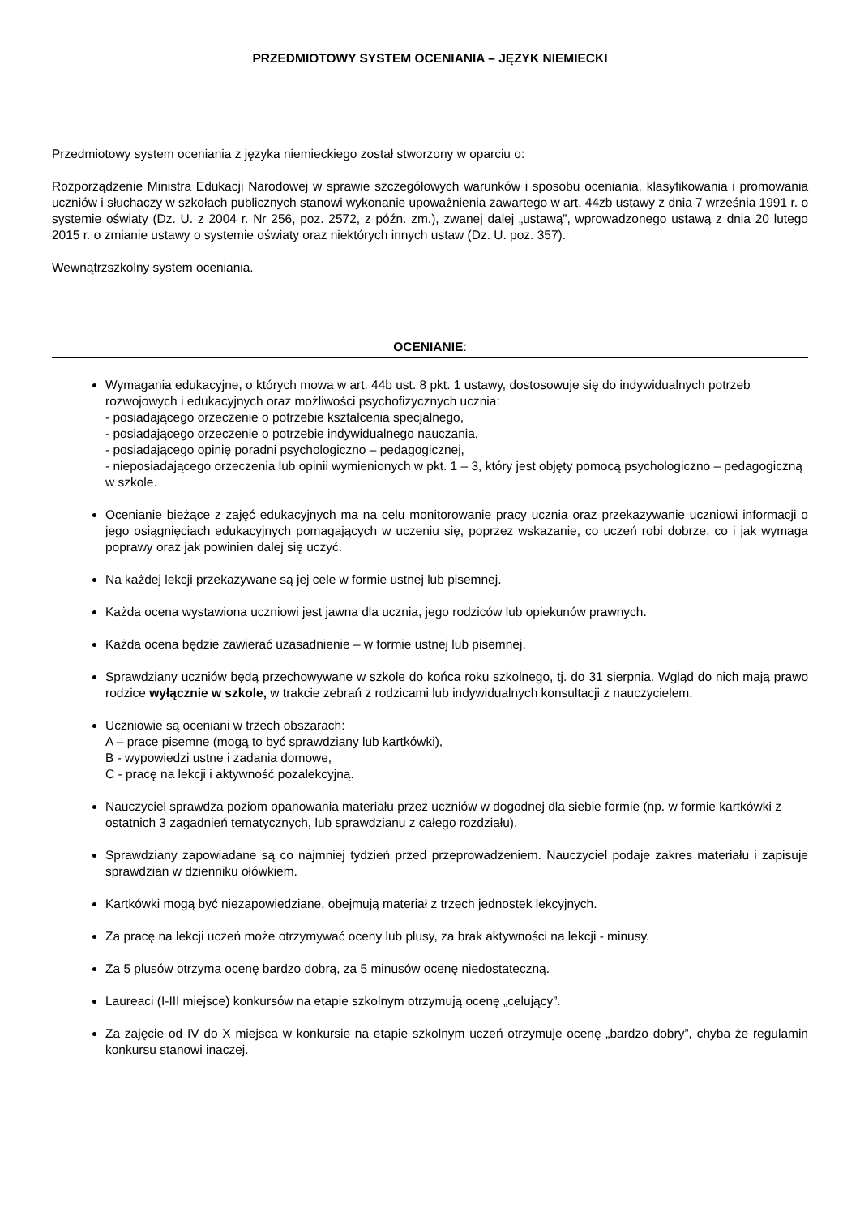PRZEDMIOTOWY SYSTEM OCENIANIA – JĘZYK NIEMIECKI
Przedmiotowy system oceniania z języka niemieckiego został stworzony w oparciu o:
Rozporządzenie Ministra Edukacji Narodowej w sprawie szczegółowych warunków i sposobu oceniania, klasyfikowania i promowania uczniów i słuchaczy w szkołach publicznych stanowi wykonanie upoważnienia zawartego w art. 44zb ustawy z dnia 7 września 1991 r. o systemie oświaty (Dz. U. z 2004 r. Nr 256, poz. 2572, z późn. zm.), zwanej dalej „ustawą”, wprowadzonego ustawą z dnia 20 lutego 2015 r. o zmianie ustawy o systemie oświaty oraz niektórych innych ustaw (Dz. U. poz. 357).
Wewnątrzszkolny system oceniania.
OCENIANIE:
Wymagania edukacyjne, o których mowa w art. 44b ust. 8 pkt. 1 ustawy, dostosowuje się do indywidualnych potrzeb rozwojowych i edukacyjnych oraz możliwości psychofizycznych ucznia:
- posiadającego orzeczenie o potrzebie kształcenia specjalnego,
- posiadającego orzeczenie o potrzebie indywidualnego nauczania,
- posiadającego opinię poradni psychologiczno – pedagogicznej,
- nieposiadającego orzeczenia lub opinii wymienionych w pkt. 1 – 3, który jest objęty pomocą psychologiczno – pedagogiczną w szkole.
Ocenianie bieżące z zajęć edukacyjnych ma na celu monitorowanie pracy ucznia oraz przekazywanie uczniowi informacji o jego osiągnięciach edukacyjnych pomagających w uczeniu się, poprzez wskazanie, co uczeń robi dobrze, co i jak wymaga poprawy oraz jak powinien dalej się uczyć.
Na każdej lekcji przekazywane są jej cele w formie ustnej lub pisemnej.
Każda ocena wystawiona uczniowi jest jawna dla ucznia, jego rodziców lub opiekunów prawnych.
Każda ocena będzie zawierać uzasadnienie – w formie ustnej lub pisemnej.
Sprawdziany uczniów będą przechowywane w szkole do końca roku szkolnego, tj. do 31 sierpnia. Wgląd do nich mają prawo rodzice wyłącznie w szkole, w trakcie zebrań z rodzicami lub indywidualnych konsultacji z nauczycielem.
Uczniowie są oceniani w trzech obszarach:
A – prace pisemne (mogą to być sprawdziany lub kartkówki),
B - wypowiedzi ustne i zadania domowe,
C - pracę na lekcji i aktywność pozalekcyjną.
Nauczyciel sprawdza poziom opanowania materiału przez uczniów w dogodnej dla siebie formie (np. w formie kartkówki z ostatnich 3 zagadnień tematycznych, lub sprawdzianu z całego rozdziału).
Sprawdziany zapowiadane są co najmniej tydzień przed przeprowadzeniem. Nauczyciel podaje zakres materiału i zapisuje sprawdzian w dzienniku ołówkiem.
Kartkówki mogą być niezapowiedziane, obejmują materiał z trzech jednostek lekcyjnych.
Za pracę na lekcji uczeń może otrzymywać oceny lub plusy, za brak aktywności na lekcji - minusy.
Za 5 plusów otrzyma ocenę bardzo dobrą, za 5 minusów ocenę niedostateczną.
Laureaci (I-III miejsce) konkursów na etapie szkolnym otrzymują ocenę „celujący”.
Za zajęcie od IV do X miejsca w konkursie na etapie szkolnym uczeń otrzymuje ocenę „bardzo dobry”, chyba że regulamin konkursu stanowi inaczej.